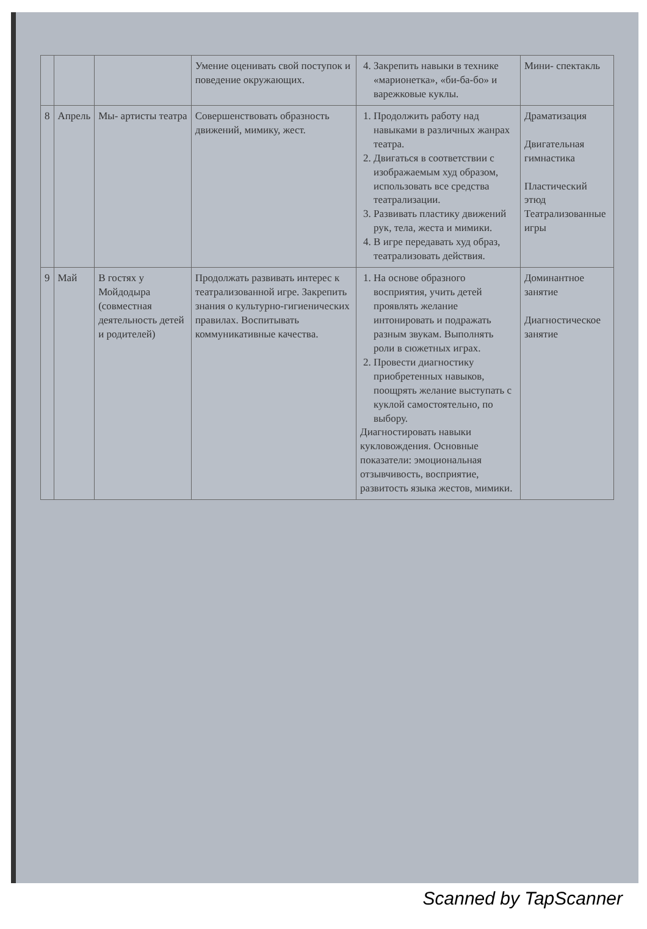| | | | Умение оценивать свой поступок и поведение окружающих. | 4. Закрепить навыки в технике «марионетка», «би-ба-бо» и варежковые куклы. | Мини- спектакль |
| 8 | Апрель | Мы- артисты театра | Совершенствовать образность движений, мимику, жест. | 1. Продолжить работу над навыками в различных жанрах театра. 2. Двигаться в соответствии с изображаемым худ образом, использовать все средства театрализации. 3. Развивать пластику движений рук, тела, жеста и мимики. 4. В игре передавать худ образ, театрализовать действия. | Драматизация Двигательная гимнастика Пластический этюд Театрализованные игры |
| 9 | Май | В гостях у Мойдодыра (совместная деятельность детей и родителей) | Продолжать развивать интерес к театрализованной игре. Закрепить знания о культурно-гигиенических правилах. Воспитывать коммуникативные качества. | 1. На основе образного восприятия, учить детей проявлять желание интонировать и подражать разным звукам. Выполнять роли в сюжетных играх. 2. Провести диагностику приобретенных навыков, поощрять желание выступать с куклой самостоятельно, по выбору. Диагностировать навыки кукловождения. Основные показатели: эмоциональная отзывчивость, восприятие, развитость языка жестов, мимики. | Доминантное занятие Диагностическое занятие |
Scanned by TapScanner